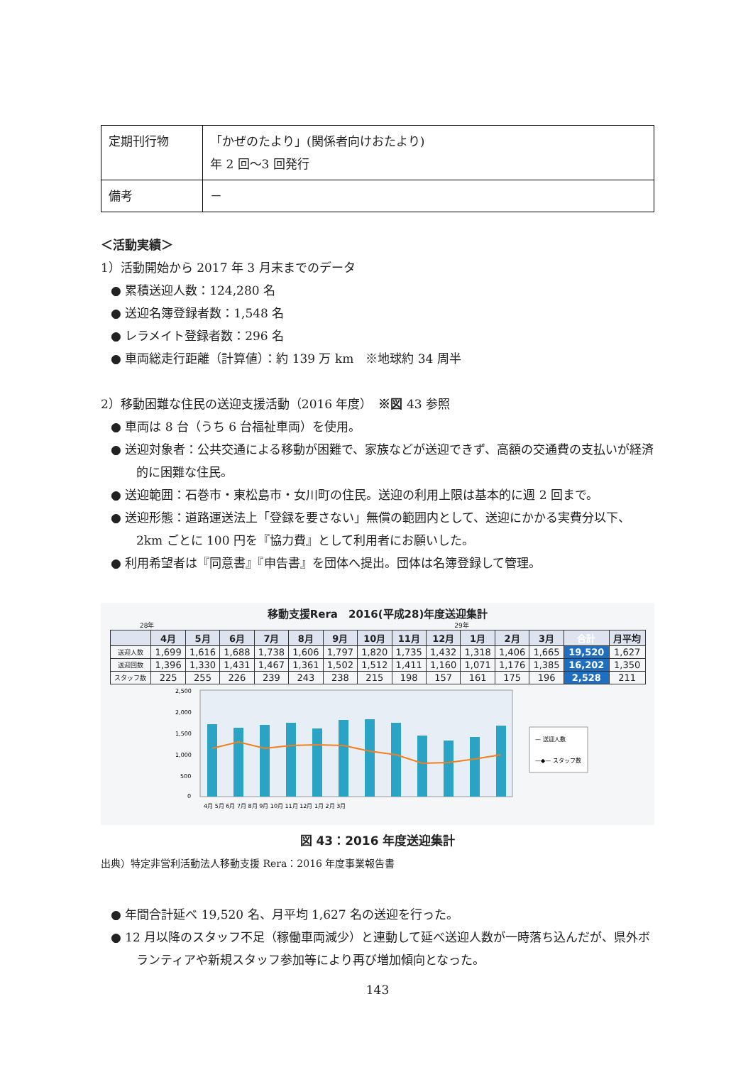| 定期刊行物 | 「かぜのたより」(関係者向けおたより) 年 2 回～3 回発行 |
| 備考 | － |
＜活動実績＞
1）活動開始から 2017 年 3 月末までのデータ
● 累積送迎人数：124,280 名
● 送迎名簿登録者数：1,548 名
● レラメイト登録者数：296 名
● 車両総走行距離（計算値）：約 139 万 km　※地球約 34 周半
2）移動困難な住民の送迎支援活動（2016 年度）　※図 43 参照
● 車両は 8 台（うち 6 台福祉車両）を使用。
● 送迎対象者：公共交通による移動が困難で、家族などが送迎できず、高額の交通費の支払いが経済的に困難な住民。
● 送迎範囲：石巻市・東松島市・女川町の住民。送迎の利用上限は基本的に週 2 回まで。
● 送迎形態：道路運送法上「登録を要さない」無償の範囲内として、送迎にかかる実費分以下、2km ごとに 100 円を『協力費』として利用者にお願いした。
● 利用希望者は『同意書』『申告書』を団体へ提出。団体は名簿登録して管理。
移動支援Rera　2016(平成28)年度送迎集計
28年 29年
| | 4月 | 5月 | 6月 | 7月 | 8月 | 9月 | 10月 | 11月 | 12月 | 1月 | 2月 | 3月 | 合計 | 月平均 |
| --- | --- | --- | --- | --- | --- | --- | --- | --- | --- | --- | --- | --- | --- | --- |
| 送迎人数 | 1,699 | 1,616 | 1,688 | 1,738 | 1,606 | 1,797 | 1,820 | 1,735 | 1,432 | 1,318 | 1,406 | 1,665 | 19,520 | 1,627 |
| 送迎回数 | 1,396 | 1,330 | 1,431 | 1,467 | 1,361 | 1,502 | 1,512 | 1,411 | 1,160 | 1,071 | 1,176 | 1,385 | 16,202 | 1,350 |
| スタッフ数 | 225 | 255 | 226 | 239 | 243 | 238 | 215 | 198 | 157 | 161 | 175 | 196 | 2,528 | 211 |
2,500
2,000
1,500
1,000
500
0
4月 5月 6月 7月 8月 9月 10月 11月 12月 1月 2月 3月
— 送迎人数
—◆— スタッフ数
図 43：2016 年度送迎集計
出典）特定非営利活動法人移動支援 Rera：2016 年度事業報告書
● 年間合計延べ 19,520 名、月平均 1,627 名の送迎を行った。
● 12 月以降のスタッフ不足（稼働車両減少）と連動して延べ送迎人数が一時落ち込んだが、県外ボランティアや新規スタッフ参加等により再び増加傾向となった。
143